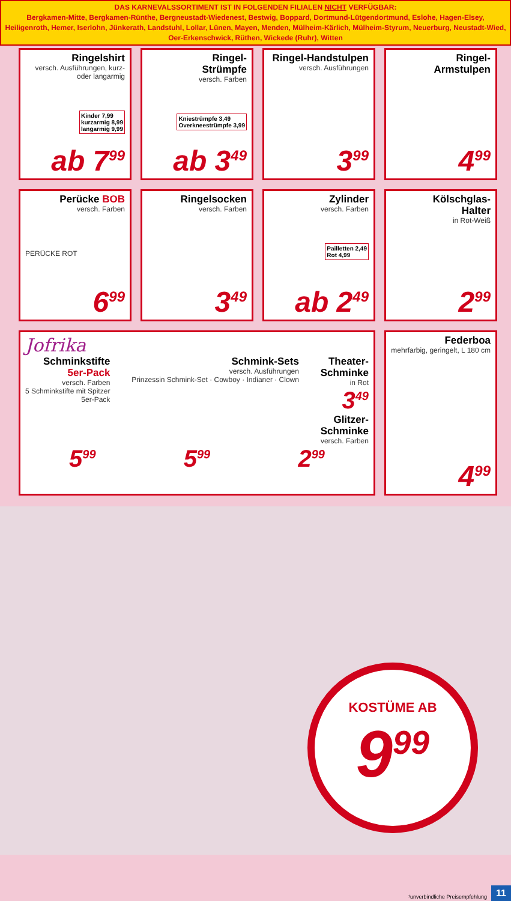DAS KARNEVALSSORTIMENT IST IN FOLGENDEN FILIALEN NICHT VERFÜGBAR:
Bergkamen-Mitte, Bergkamen-Rünthe, Bergneustadt-Wiedenest, Bestwig, Boppard, Dortmund-Lütgendortmund, Eslohe, Hagen-Elsey, Heiligenroth, Hemer, Iserlohn, Jünkerath, Landstuhl, Lollar, Lünen, Mayen, Menden, Mülheim-Kärlich, Mülheim-Styrum, Neuerburg, Neustadt-Wied, Oer-Erkenschwick, Rüthen, Wickede (Ruhr), Witten
Ringelshirt
versch. Ausführungen, kurz- oder langarmig
Kinder 7,99
kurzarmig 8,99
langarmig 9,99
ab 7<sup>99</sup>
Ringel-
Strümpfe
versch. Farben
Kniestrümpfe 3,49
Overkneestrümpfe 3,99
ab 3<sup>49</sup>
Ringel-Handstulpen
versch. Ausführungen
3<sup>99</sup>
Ringel-
Armstulpen
4<sup>99</sup>
Perücke BOB
versch. Farben
PERÜCKE ROT
6<sup>99</sup>
Ringelsocken
versch. Farben
3<sup>49</sup>
Zylinder
versch. Farben
Pailletten 2,49
Rot 4,99
ab 2<sup>49</sup>
Kölschglas-
Halter
in Rot-Weiß
2<sup>99</sup>
Jofrika
Schminkstifte
5er-Pack
versch. Farben
5 Schminkstifte mit Spitzer
5er-Pack
Schmink-Sets
versch. Ausführungen
Prinzessin Schmink-Set · Cowboy · Indianer · Clown
Theater-
Schminke
in Rot
3<sup>49</sup>
Glitzer-
Schminke
versch. Farben
5<sup>99</sup> 5<sup>99</sup> 2<sup>99</sup>
Federboa
mehrfarbig, geringelt, L 180 cm
4<sup>99</sup>
KOSTÜME AB
9<sup>99</sup>
¹unverbindliche Preisempfehlung
11